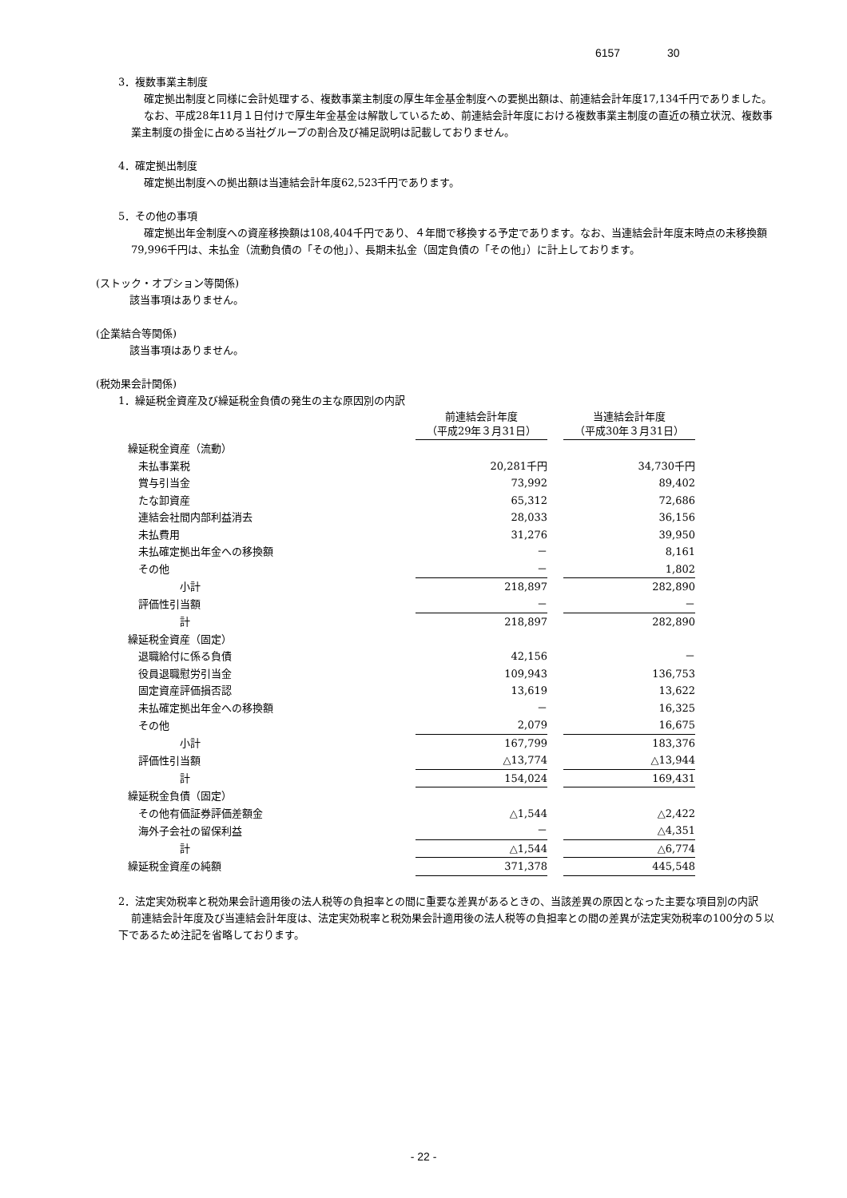6157 30
3．複数事業主制度
確定拠出制度と同様に会計処理する、複数事業主制度の厚生年金基金制度への要拠出額は、前連結会計年度17,134千円でありました。
なお、平成28年11月１日付けで厚生年金基金は解散しているため、前連結会計年度における複数事業主制度の直近の積立状況、複数事業主制度の掛金に占める当社グループの割合及び補足説明は記載しておりません。
4．確定拠出制度
確定拠出制度への拠出額は当連結会計年度62,523千円であります。
5．その他の事項
確定拠出年金制度への資産移換額は108,404千円であり、４年間で移換する予定であります。なお、当連結会計年度末時点の未移換額79,996千円は、未払金（流動負債の「その他」）、長期未払金（固定負債の「その他」）に計上しております。
(ストック・オプション等関係)
該当事項はありません。
(企業結合等関係)
該当事項はありません。
(税効果会計関係)
1．繰延税金資産及び繰延税金負債の発生の主な原因別の内訳
| | 前連結会計年度 （平成29年３月31日） | | 当連結会計年度 （平成30年３月31日） |
| 繰延税金資産（流動） | | | |
| 未払事業税 | 20,281千円 | | 34,730千円 |
| 賞与引当金 | 73,992 | | 89,402 |
| たな卸資産 | 65,312 | | 72,686 |
| 連結会社間内部利益消去 | 28,033 | | 36,156 |
| 未払費用 | 31,276 | | 39,950 |
| 未払確定拠出年金への移換額 | － | | 8,161 |
| その他 | － | | 1,802 |
| 小計 | 218,897 | | 282,890 |
| 評価性引当額 | － | | － |
| 計 | 218,897 | | 282,890 |
| 繰延税金資産（固定） | | | |
| 退職給付に係る負債 | 42,156 | | － |
| 役員退職慰労引当金 | 109,943 | | 136,753 |
| 固定資産評価損否認 | 13,619 | | 13,622 |
| 未払確定拠出年金への移換額 | － | | 16,325 |
| その他 | 2,079 | | 16,675 |
| 小計 | 167,799 | | 183,376 |
| 評価性引当額 | △13,774 | | △13,944 |
| 計 | 154,024 | | 169,431 |
| 繰延税金負債（固定） | | | |
| その他有価証券評価差額金 | △1,544 | | △2,422 |
| 海外子会社の留保利益 | － | | △4,351 |
| 計 | △1,544 | | △6,774 |
| 繰延税金資産の純額 | 371,378 | | 445,548 |
2．法定実効税率と税効果会計適用後の法人税等の負担率との間に重要な差異があるときの、当該差異の原因となった主要な項目別の内訳
前連結会計年度及び当連結会計年度は、法定実効税率と税効果会計適用後の法人税等の負担率との間の差異が法定実効税率の100分の５以下であるため注記を省略しております。
- 22 -